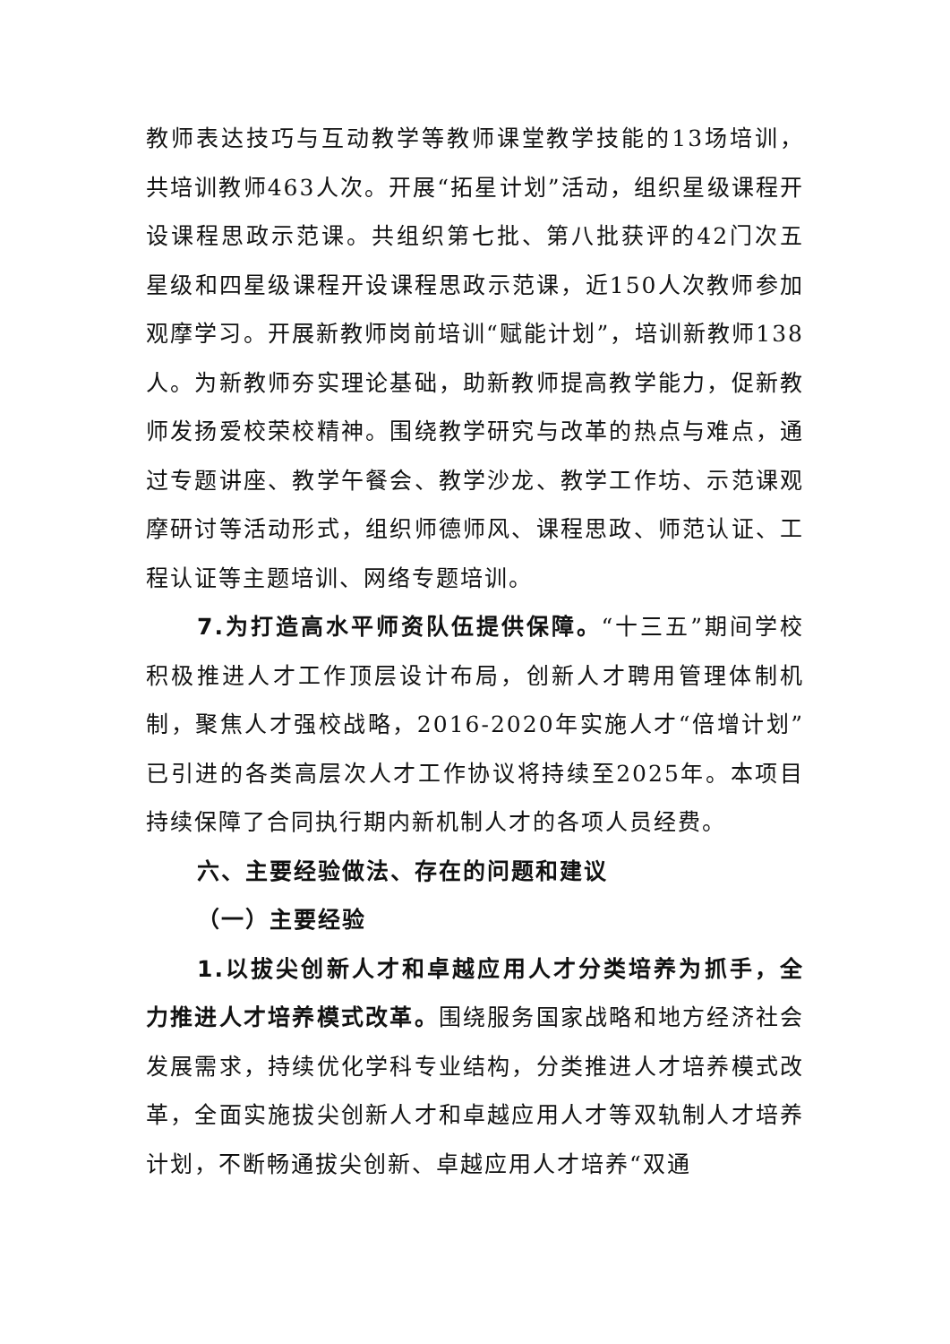教师表达技巧与互动教学等教师课堂教学技能的13场培训，共培训教师463人次。开展“拓星计划”活动，组织星级课程开设课程思政示范课。共组织第七批、第八批获评的42门次五星级和四星级课程开设课程思政示范课，近150人次教师参加观摩学习。开展新教师岗前培训“赋能计划”，培训新教师138人。为新教师夯实理论基础，助新教师提高教学能力，促新教师发扬爱校荣校精神。围绕教学研究与改革的热点与难点，通过专题讲座、教学午餐会、教学沙龙、教学工作坊、示范课观摩研讨等活动形式，组织师德师风、课程思政、师范认证、工程认证等主题培训、网络专题培训。
7.为打造高水平师资队伍提供保障。“十三五”期间学校积极推进人才工作顶层设计布局，创新人才聘用管理体制机制，聚焦人才强校战略，2016-2020年实施人才“倍增计划”已引进的各类高层次人才工作协议将持续至2025年。本项目持续保障了合同执行期内新机制人才的各项人员经费。
六、主要经验做法、存在的问题和建议
（一）主要经验
1.以拔尖创新人才和卓越应用人才分类培养为抓手，全力推进人才培养模式改革。围绕服务国家战略和地方经济社会发展需求，持续优化学科专业结构，分类推进人才培养模式改革，全面实施拔尖创新人才和卓越应用人才等双轨制人才培养计划，不断畅通拔尖创新、卓越应用人才培养“双通